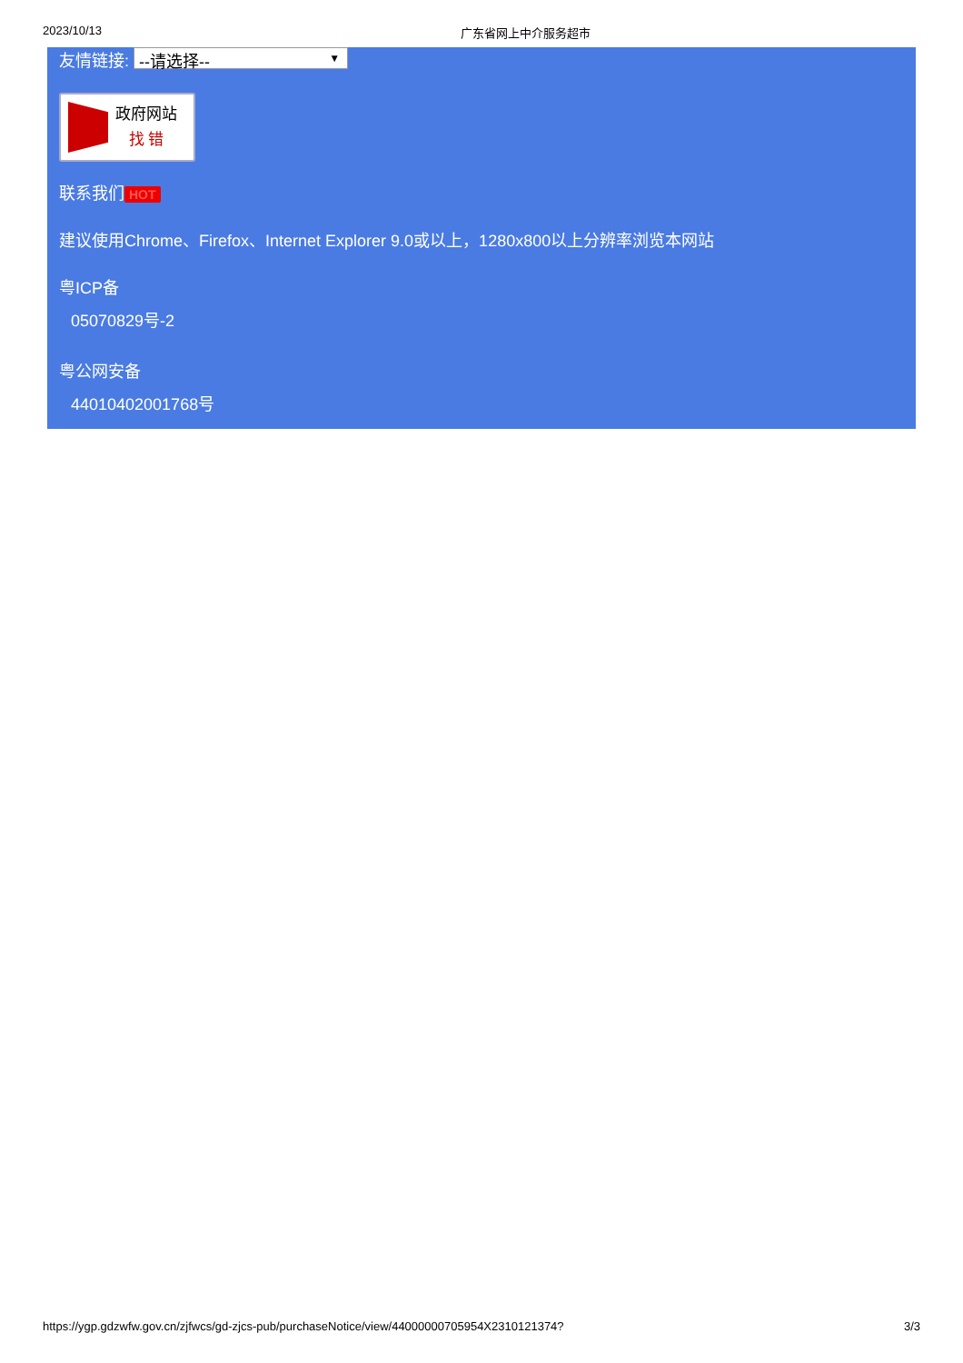2023/10/13 广东省网上中介服务超市
友情链接: --请选择-- ▼
政府网站
找 错
联系我们 HOT
建议使用Chrome、Firefox、Internet Explorer 9.0或以上，1280x800以上分辨率浏览本网站
粤ICP备
05070829号-2
粤公网安备
44010402001768号
https://ygp.gdzwfw.gov.cn/zjfwcs/gd-zjcs-pub/purchaseNotice/view/44000000705954X2310121374? 3/3